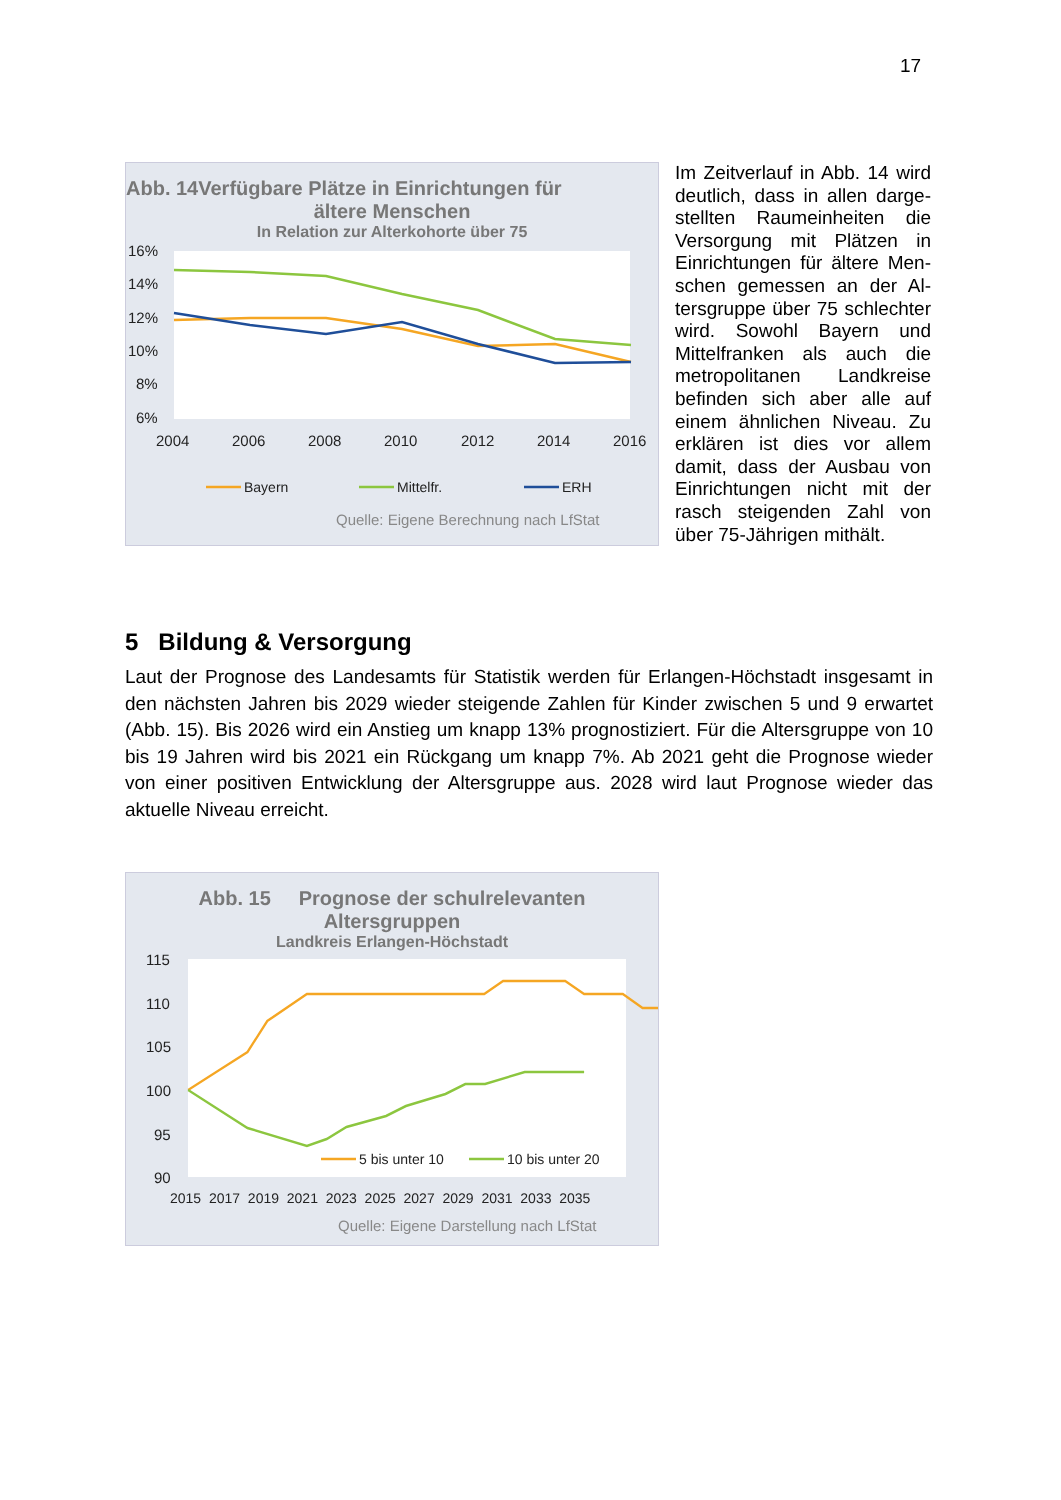17
Abb. 14Verfügbare Plätze in Einrichtungen für
ältere Menschen
In Relation zur Alterkohorte über 75
16%
14%
12%
10%
8%
6%
2004
2006
2008
2010
2012
2014
2016
Bayern
Mittelfr.
ERH
Quelle: Eigene Berechnung nach LfStat
Im Zeitverlauf in Abb. 14 wird deutlich, dass in allen darge­stellten Raumeinheiten die Versorgung mit Plätzen in Einrichtungen für ältere Men­schen gemessen an der Al­tersgruppe über 75 schlech­ter wird. Sowohl Bayern und Mittelfranken als auch die metropolitanen Landkreise befinden sich aber alle auf einem ähnlichen Niveau. Zu erklären ist dies vor allem damit, dass der Ausbau von Einrichtungen nicht mit der rasch steigenden Zahl von über 75-Jährigen mithält.
5 Bildung & Versorgung
Laut der Prognose des Landesamts für Statistik werden für Erlangen-Höchstadt insgesamt in den nächsten Jahren bis 2029 wieder steigende Zahlen für Kinder zwischen 5 und 9 erwartet (Abb. 15). Bis 2026 wird ein Anstieg um knapp 13% prognostiziert. Für die Altersgruppe von 10 bis 19 Jahren wird bis 2021 ein Rückgang um knapp 7%. Ab 2021 geht die Prognose wieder von einer positiven Entwicklung der Altersgruppe aus. 2028 wird laut Prognose wie­der das aktuelle Niveau erreicht.
Abb. 15 Prognose der schulrelevanten
Altersgruppen
Landkreis Erlangen-Höchstadt
115
110
105
100
95
90
2015 2017 2019 2021 2023 2025 2027 2029 2031 2033 2035
5 bis unter 10
10 bis unter 20
Quelle: Eigene Darstellung nach LfStat